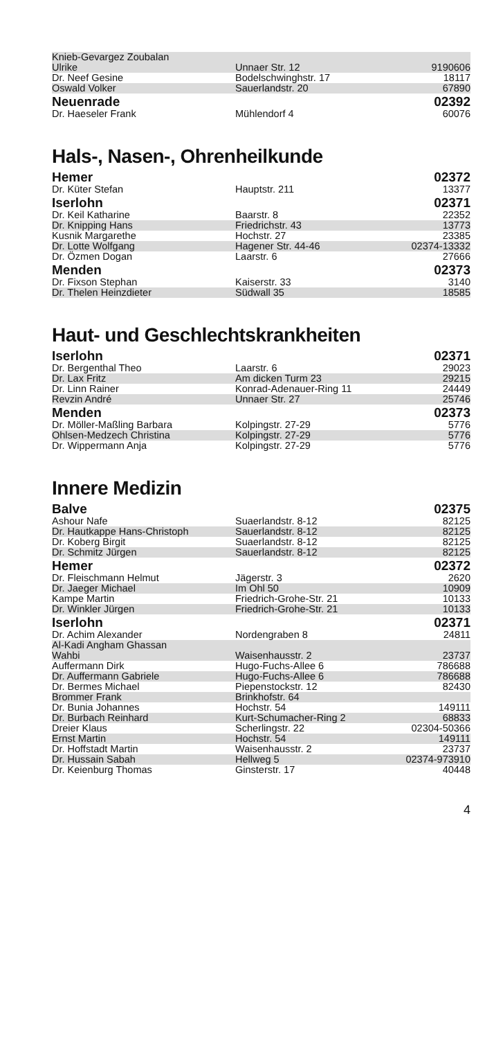| Knieb-Gevargez Zoubalan Ulrike | Unnaer Str. 12 | 9190606 |
| Dr. Neef Gesine | Bodelschwinghstr. 17 | 18117 |
| Oswald Volker | Sauerlandstr. 20 | 67890 |
| Neuenrade | | 02392 |
| Dr. Haeseler Frank | Mühlendorf 4 | 60076 |
Hals-, Nasen-, Ohrenheilkunde
| Hemer | | 02372 |
| Dr. Küter Stefan | Hauptstr. 211 | 13377 |
| Iserlohn | | 02371 |
| Dr. Keil Katharine | Baarstr. 8 | 22352 |
| Dr. Knipping Hans | Friedrichstr. 43 | 13773 |
| Kusnik Margarethe | Hochstr. 27 | 23385 |
| Dr. Lotte Wolfgang | Hagener Str. 44-46 | 02374-13332 |
| Dr. Özmen Dogan | Laarstr. 6 | 27666 |
| Menden | | 02373 |
| Dr. Fixson Stephan | Kaiserstr. 33 | 3140 |
| Dr. Thelen Heinzdieter | Südwall 35 | 18585 |
Haut- und Geschlechtskrankheiten
| Iserlohn | | 02371 |
| Dr. Bergenthal Theo | Laarstr. 6 | 29023 |
| Dr. Lax Fritz | Am dicken Turm 23 | 29215 |
| Dr. Linn Rainer | Konrad-Adenauer-Ring 11 | 24449 |
| Revzin André | Unnaer Str. 27 | 25746 |
| Menden | | 02373 |
| Dr. Möller-Maßling Barbara | Kolpingstr. 27-29 | 5776 |
| Ohlsen-Medzech Christina | Kolpingstr. 27-29 | 5776 |
| Dr. Wippermann Anja | Kolpingstr. 27-29 | 5776 |
Innere Medizin
| Balve | | 02375 |
| Ashour Nafe | Suaerlandstr. 8-12 | 82125 |
| Dr. Hautkappe Hans-Christoph | Sauerlandstr. 8-12 | 82125 |
| Dr. Koberg Birgit | Suaerlandstr. 8-12 | 82125 |
| Dr. Schmitz Jürgen | Sauerlandstr. 8-12 | 82125 |
| Hemer | | 02372 |
| Dr. Fleischmann Helmut | Jägerstr. 3 | 2620 |
| Dr. Jaeger Michael | Im Ohl 50 | 10909 |
| Kampe Martin | Friedrich-Grohe-Str. 21 | 10133 |
| Dr. Winkler Jürgen | Friedrich-Grohe-Str. 21 | 10133 |
| Iserlohn | | 02371 |
| Dr. Achim Alexander | Nordengraben 8 | 24811 |
| Al-Kadi Angham Ghassan Wahbi | Waisenhausstr. 2 | 23737 |
| Auffermann Dirk | Hugo-Fuchs-Allee 6 | 786688 |
| Dr. Auffermann Gabriele | Hugo-Fuchs-Allee 6 | 786688 |
| Dr. Bermes Michael | Piepenstockstr. 12 | 82430 |
| Brommer Frank | Brinkhofstr. 64 | |
| Dr. Bunia Johannes | Hochstr. 54 | 149111 |
| Dr. Burbach Reinhard | Kurt-Schumacher-Ring 2 | 68833 |
| Dreier Klaus | Scherlingstr. 22 | 02304-50366 |
| Ernst Martin | Hochstr. 54 | 149111 |
| Dr. Hoffstadt Martin | Waisenhausstr. 2 | 23737 |
| Dr. Hussain Sabah | Hellweg 5 | 02374-973910 |
| Dr. Keienburg Thomas | Ginsterstr. 17 | 40448 |
4